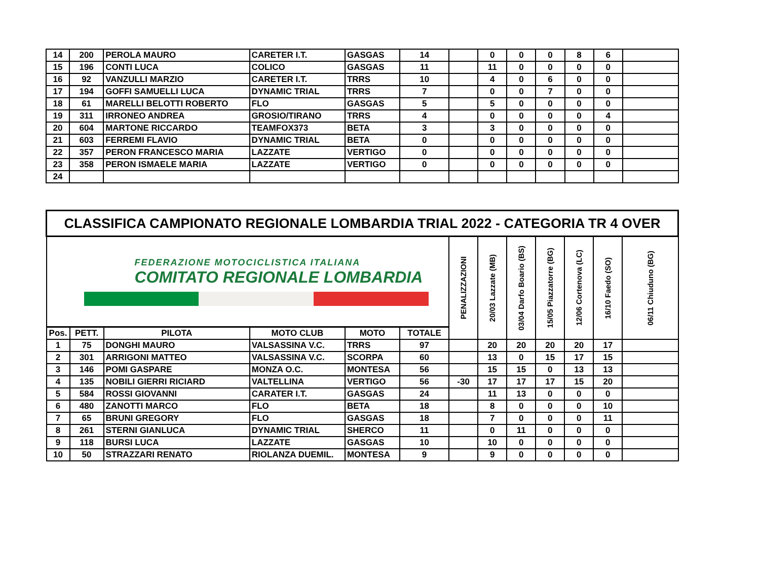| 14 | 200 | PEROLA MAURO | CARETER I.T. | GASGAS | 14 | | 0 | 0 | 0 | 8 | 6 | |
| 15 | 196 | CONTI LUCA | COLICO | GASGAS | 11 | | 11 | 0 | 0 | 0 | 0 | |
| 16 | 92 | VANZULLI MARZIO | CARETER I.T. | TRRS | 10 | | 4 | 0 | 6 | 0 | 0 | |
| 17 | 194 | GOFFI SAMUELLI LUCA | DYNAMIC TRIAL | TRRS | 7 | | 0 | 0 | 7 | 0 | 0 | |
| 18 | 61 | MARELLI BELOTTI ROBERTO | FLO | GASGAS | 5 | | 5 | 0 | 0 | 0 | 0 | |
| 19 | 311 | IRRONEO ANDREA | GROSIO/TIRANO | TRRS | 4 | | 0 | 0 | 0 | 0 | 4 | |
| 20 | 604 | MARTONE RICCARDO | TEAMFOX373 | BETA | 3 | | 3 | 0 | 0 | 0 | 0 | |
| 21 | 603 | FERREMI FLAVIO | DYNAMIC TRIAL | BETA | 0 | | 0 | 0 | 0 | 0 | 0 | |
| 22 | 357 | PERON FRANCESCO MARIA | LAZZATE | VERTIGO | 0 | | 0 | 0 | 0 | 0 | 0 | |
| 23 | 358 | PERON ISMAELE MARIA | LAZZATE | VERTIGO | 0 | | 0 | 0 | 0 | 0 | 0 | |
| 24 | | | | | | | | | | | | |
| CLASSIFICA CAMPIONATO REGIONALE LOMBARDIA TRIAL 2022 - CATEGORIA TR 4 OVER | | | | | | | | | | | | |
| FEDERAZIONE MOTOCICLISTICA ITALIANA COMITATO REGIONALE LOMBARDIA | | | | | | PENALIZZAZIONI | 20/03 Lazzate (MB) | 03/04 Darfo Boario (BS) | 15/05 Piazzatorre (BG) | 12/06 Cortenova (LC) | 16/10 Faedo (SO) | 06/11 Chiuduno (BG) |
| Pos. | PETT. | PILOTA | MOTO CLUB | MOTO | TOTALE | | | | | | | |
| 1 | 75 | DONGHI MAURO | VALSASSINA V.C. | TRRS | 97 | | 20 | 20 | 20 | 20 | 17 | |
| 2 | 301 | ARRIGONI MATTEO | VALSASSINA V.C. | SCORPA | 60 | | 13 | 0 | 15 | 17 | 15 | |
| 3 | 146 | POMI GASPARE | MONZA O.C. | MONTESA | 56 | | 15 | 15 | 0 | 13 | 13 | |
| 4 | 135 | NOBILI GIERRI RICIARD | VALTELLINA | VERTIGO | 56 | -30 | 17 | 17 | 17 | 15 | 20 | |
| 5 | 584 | ROSSI GIOVANNI | CARATER I.T. | GASGAS | 24 | | 11 | 13 | 0 | 0 | 0 | |
| 6 | 480 | ZANOTTI MARCO | FLO | BETA | 18 | | 8 | 0 | 0 | 0 | 10 | |
| 7 | 65 | BRUNI GREGORY | FLO | GASGAS | 18 | | 7 | 0 | 0 | 0 | 11 | |
| 8 | 261 | STERNI GIANLUCA | DYNAMIC TRIAL | SHERCO | 11 | | 0 | 11 | 0 | 0 | 0 | |
| 9 | 118 | BURSI LUCA | LAZZATE | GASGAS | 10 | | 10 | 0 | 0 | 0 | 0 | |
| 10 | 50 | STRAZZARI RENATO | RIOLANZA DUEMIL. | MONTESA | 9 | | 9 | 0 | 0 | 0 | 0 | |